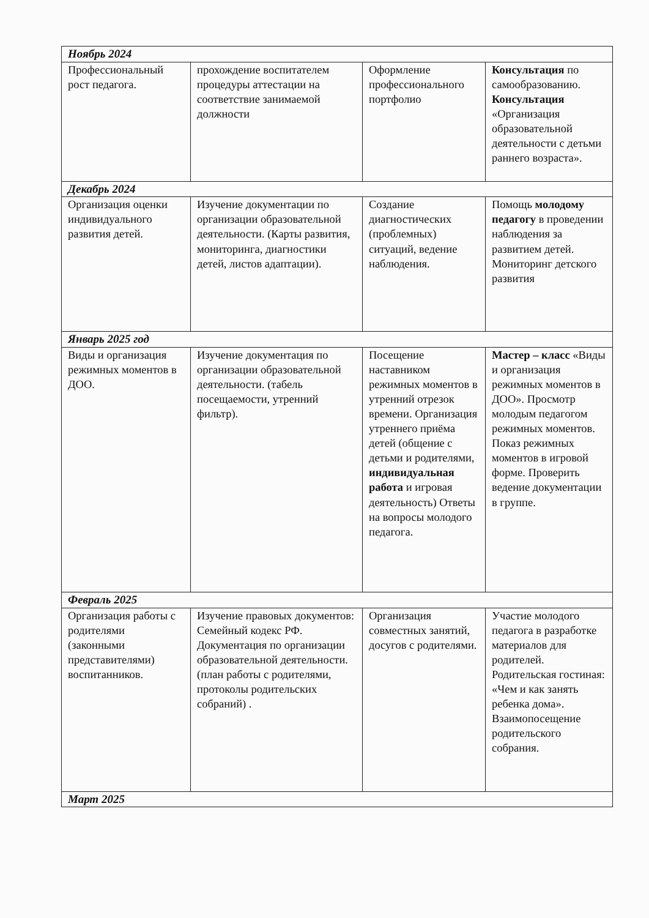| Ноябрь 2024 | | | |
| Профессиональный рост педагога. | прохождение воспитателем процедуры аттестации на соответствие занимаемой должности | Оформление профессионального портфолио | Консультация по самообразованию. Консультация «Организация образовательной деятельности с детьми раннего возраста». |
| Декабрь 2024 | | | |
| Организация оценки индивидуального развития детей. | Изучение документации по организации образовательной деятельности. (Карты развития, мониторинга, диагностики детей, листов адаптации). | Создание диагностических (проблемных) ситуаций, ведение наблюдения. | Помощь молодому педагогу в проведении наблюдения за развитием детей. Мониторинг детского развития |
| Январь 2025 год | | | |
| Виды и организация режимных моментов в ДОО. | Изучение документация по организации образовательной деятельности. (табель посещаемости, утренний фильтр). | Посещение наставником режимных моментов в утренний отрезок времени. Организация утреннего приёма детей (общение с детьми и родителями, индивидуальная работа и игровая деятельность) Ответы на вопросы молодого педагога. | Мастер – класс «Виды и организация режимных моментов в ДОО». Просмотр молодым педагогом режимных моментов. Показ режимных моментов в игровой форме. Проверить ведение документации в группе. |
| Февраль 2025 | | | |
| Организация работы с родителями (законными представителями) воспитанников. | Изучение правовых документов: Семейный кодекс РФ. Документация по организации образовательной деятельности. (план работы с родителями, протоколы родительских собраний) . | Организация совместных занятий, досугов с родителями. | Участие молодого педагога в разработке материалов для родителей. Родительская гостиная: «Чем и как занять ребенка дома». Взаимопосещение родительского собрания. |
| Март 2025 | | | |